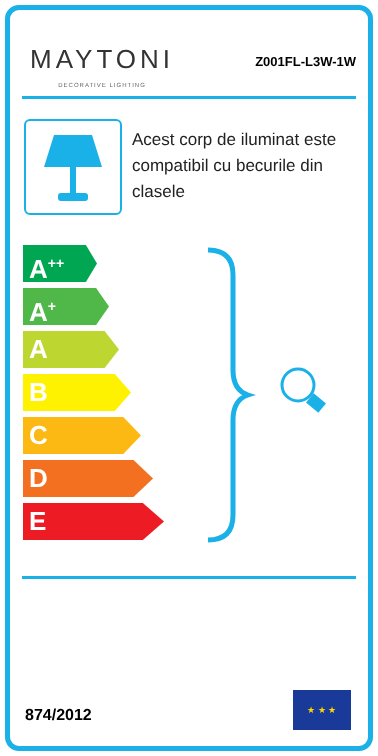MAYTONI
DECORATIVE LIGHTING
Z001FL-L3W-1W
Acest corp de iluminat este compatibil cu becurile din clasele
A<sup>++</sup>
A<sup>+</sup>
A
B
C
D
E
874/2012
★ ★ ★